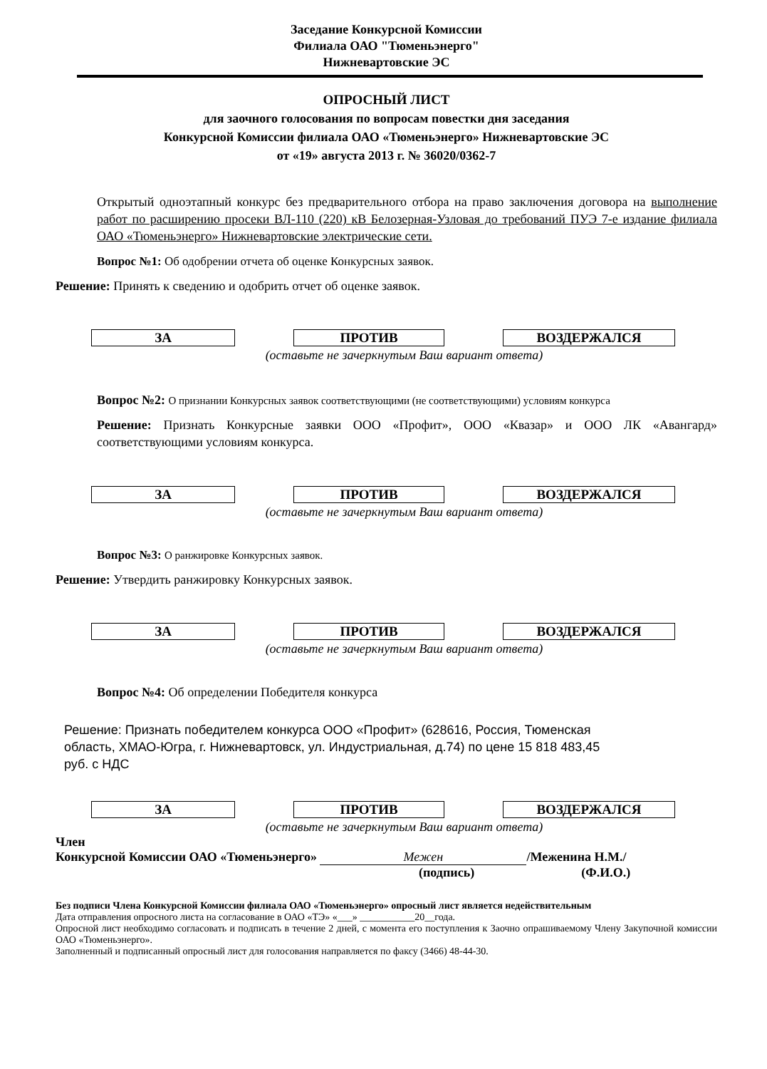Заседание Конкурсной Комиссии
Филиала ОАО "Тюменьэнерго"
Нижневартовские ЭС
ОПРОСНЫЙ ЛИСТ
для заочного голосования по вопросам повестки дня заседания
Конкурсной Комиссии филиала ОАО «Тюменьэнерго» Нижневартовские ЭС
от «19» августа 2013 г. № 36020/0362-7
Открытый одноэтапный конкурс без предварительного отбора на право заключения договора на выполнение работ по расширению просеки ВЛ-110 (220) кВ Белозерная-Узловая до требований ПУЭ 7-е издание филиала ОАО «Тюменьэнерго» Нижневартовские электрические сети.
Вопрос №1: Об одобрении отчета об оценке Конкурсных заявок.
Решение: Принять к сведению и одобрить отчет об оценке заявок.
ЗА ПРОТИВ ВОЗДЕРЖАЛСЯ
(оставьте не зачеркнутым Ваш вариант ответа)
Вопрос №2: О признании Конкурсных заявок соответствующими (не соответствующими) условиям конкурса
Решение: Признать Конкурсные заявки ООО «Профит», ООО «Квазар» и ООО ЛК «Авангард» соответствующими условиям конкурса.
ЗА ПРОТИВ ВОЗДЕРЖАЛСЯ
(оставьте не зачеркнутым Ваш вариант ответа)
Вопрос №3: О ранжировке Конкурсных заявок.
Решение: Утвердить ранжировку Конкурсных заявок.
ЗА ПРОТИВ ВОЗДЕРЖАЛСЯ
(оставьте не зачеркнутым Ваш вариант ответа)
Вопрос №4: Об определении Победителя конкурса
Решение: Признать победителем конкурса ООО «Профит» (628616, Россия, Тюменская область, ХМАО-Югра, г. Нижневартовск, ул. Индустриальная, д.74) по цене 15 818 483,45 руб. с НДС
ЗА ПРОТИВ ВОЗДЕРЖАЛСЯ
(оставьте не зачеркнутым Ваш вариант ответа)
Член
Конкурсной Комиссии ОАО «Тюменьэнерго» Межен /Меженина Н.М./
(подпись) (Ф.И.О.)
Без подписи Члена Конкурсной Комиссии филиала ОАО «Тюменьэнерго» опросный лист является недействительным
Дата отправления опросного листа на согласование в ОАО «ТЭ» «___» ___________20__года.
Опросной лист необходимо согласовать и подписать в течение 2 дней, с момента его поступления к Заочно опрашиваемому Члену Закупочной комиссии ОАО «Тюменьэнерго».
Заполненный и подписанный опросный лист для голосования направляется по факсу (3466) 48-44-30.